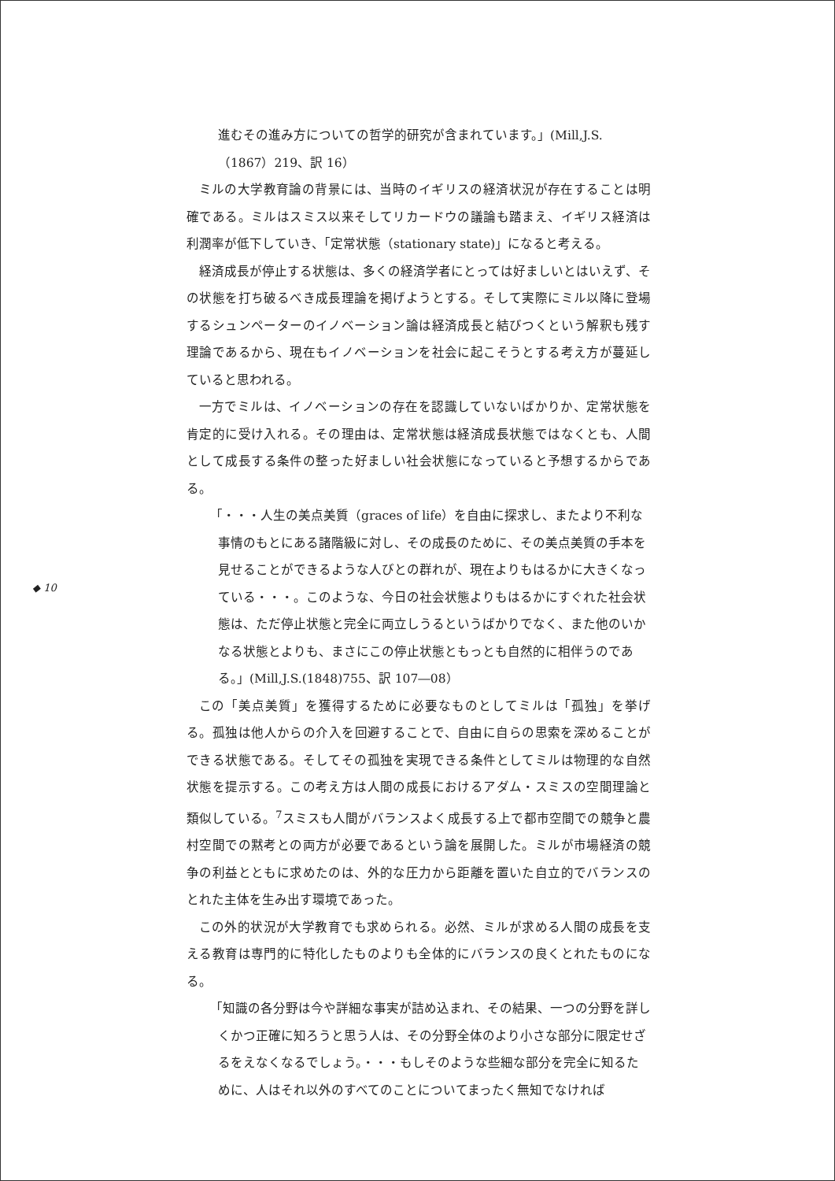進むその進み方についての哲学的研究が含まれています。」(Mill,J.S.（1867）219、訳 16）
ミルの大学教育論の背景には、当時のイギリスの経済状況が存在することは明確である。ミルはスミス以来そしてリカードウの議論も踏まえ、イギリス経済は利潤率が低下していき、「定常状態（stationary state)」になると考える。
経済成長が停止する状態は、多くの経済学者にとっては好ましいとはいえず、その状態を打ち破るべき成長理論を掲げようとする。そして実際にミル以降に登場するシュンペーターのイノベーション論は経済成長と結びつくという解釈も残す理論であるから、現在もイノベーションを社会に起こそうとする考え方が蔓延していると思われる。
一方でミルは、イノベーションの存在を認識していないばかりか、定常状態を肯定的に受け入れる。その理由は、定常状態は経済成長状態ではなくとも、人間として成長する条件の整った好ましい社会状態になっていると予想するからである。
「・・・人生の美点美質（graces of life）を自由に探求し、またより不利な事情のもとにある諸階級に対し、その成長のために、その美点美質の手本を見せることができるような人びとの群れが、現在よりもはるかに大きくなっている・・・。このような、今日の社会状態よりもはるかにすぐれた社会状態は、ただ停止状態と完全に両立しうるというばかりでなく、また他のいかなる状態とよりも、まさにこの停止状態ともっとも自然的に相伴うのである。」(Mill,J.S.(1848)755、訳 107―08）
この「美点美質」を獲得するために必要なものとしてミルは「孤独」を挙げる。孤独は他人からの介入を回避することで、自由に自らの思索を深めることができる状態である。そしてその孤独を実現できる条件としてミルは物理的な自然状態を提示する。この考え方は人間の成長におけるアダム・スミスの空間理論と類似している。<sup>7</sup>スミスも人間がバランスよく成長する上で都市空間での競争と農村空間での黙考との両方が必要であるという論を展開した。ミルが市場経済の競争の利益とともに求めたのは、外的な圧力から距離を置いた自立的でバランスのとれた主体を生み出す環境であった。
この外的状況が大学教育でも求められる。必然、ミルが求める人間の成長を支える教育は専門的に特化したものよりも全体的にバランスの良くとれたものになる。
「知識の各分野は今や詳細な事実が詰め込まれ、その結果、一つの分野を詳しくかつ正確に知ろうと思う人は、その分野全体のより小さな部分に限定せざるをえなくなるでしょう。・・・もしそのような些細な部分を完全に知るために、人はそれ以外のすべてのことについてまったく無知でなければ
◆ 10